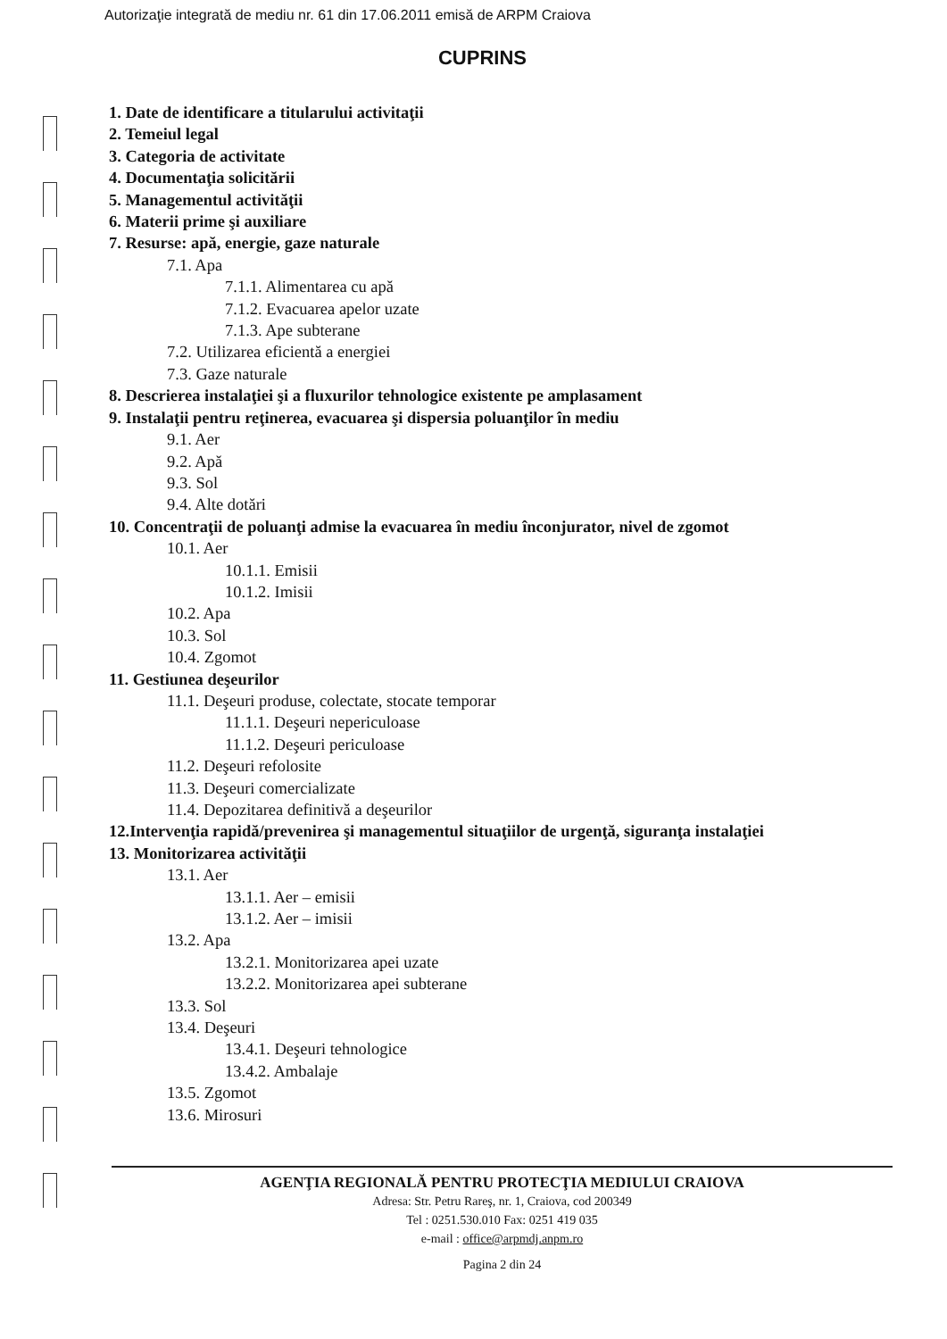Autorizaţie integrată de mediu nr. 61 din 17.06.2011 emisă de ARPM Craiova
CUPRINS
1. Date de identificare a titularului activitaţii
2. Temeiul legal
3. Categoria de activitate
4. Documentaţia solicitării
5. Managementul activităţii
6. Materii prime şi auxiliare
7. Resurse: apă, energie, gaze naturale
7.1. Apa
7.1.1. Alimentarea cu apă
7.1.2. Evacuarea apelor uzate
7.1.3. Ape subterane
7.2. Utilizarea eficientă a energiei
7.3. Gaze naturale
8. Descrierea instalaţiei şi a fluxurilor tehnologice existente pe amplasament
9. Instalaţii pentru reţinerea, evacuarea şi dispersia poluanţilor în mediu
9.1. Aer
9.2. Apă
9.3. Sol
9.4. Alte dotări
10. Concentraţii de poluanţi admise la evacuarea în mediu înconjurator, nivel de zgomot
10.1. Aer
10.1.1. Emisii
10.1.2. Imisii
10.2. Apa
10.3. Sol
10.4. Zgomot
11. Gestiunea deşeurilor
11.1. Deşeuri produse, colectate, stocate temporar
11.1.1. Deşeuri nepericuloase
11.1.2. Deşeuri periculoase
11.2. Deşeuri refolosite
11.3. Deşeuri comercializate
11.4. Depozitarea definitivă a deşeurilor
12.Intervenţia rapidă/prevenirea şi managementul situaţiilor de urgenţă, siguranţa instalaţiei
13. Monitorizarea activităţii
13.1. Aer
13.1.1. Aer – emisii
13.1.2. Aer – imisii
13.2. Apa
13.2.1. Monitorizarea apei uzate
13.2.2. Monitorizarea apei subterane
13.3. Sol
13.4. Deşeuri
13.4.1. Deşeuri tehnologice
13.4.2. Ambalaje
13.5. Zgomot
13.6. Mirosuri
AGENŢIA REGIONALĂ PENTRU PROTECŢIA MEDIULUI CRAIOVA
Adresa: Str. Petru Rareş, nr. 1, Craiova, cod 200349
Tel : 0251.530.010 Fax: 0251 419 035
e-mail : office@arpmdj.anpm.ro
Pagina 2 din 24